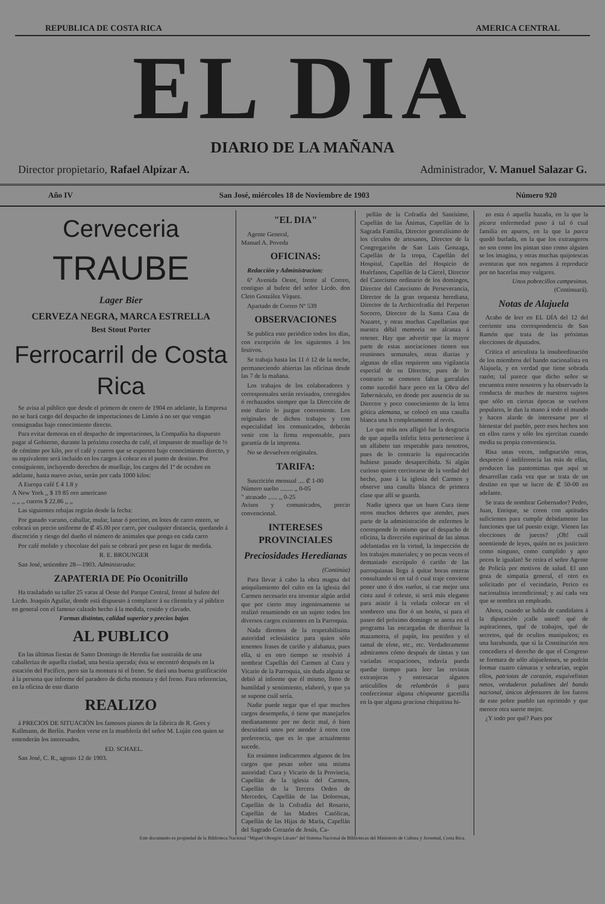REPUBLICA DE COSTA RICA AMERICA CENTRAL
EL DIA
DIARIO DE LA MAÑANA
Director propietario, Rafael Alpízar A. Administrador, V. Manuel Salazar G.
Año IV San José, miércoles 18 de Noviembre de 1903 Número 920
Cerveceria
TRAUBE
Lager Bier
CERVEZA NEGRA, MARCA ESTRELLA
Best Stout Porter
Ferrocarril de Costa Rica
Se avisa al público que desde el primero de enero de 1904 en adelante, la Empresa no se hará cargo del despacho de importaciones de Limón á no ser que vengan consignadas bajo conocimiento directo.
Para evitar demoras en el despacho de importaciones, la Compañía ha dispuesto pagar al Gobierno, durante la próxima cosecha de café, el impuesto de muellaje de ½ de céntimo por kilo, por el café y cueros que se exporten bajo conocimiento directo, y su equivalente será incluido en los cargos á cobrar en el punto de destino. Por consiguiente, incluyendo derechos de muellaje, los cargos del 1º de octubre en adelante, hasta nuevo aviso, serán por cada 1000 kilos:
A Europa café £ 4 1.8 y
A New York ,, $ 19 85 oro americano
,, ,, ,, cueros $ 22.86 ,, ,,
Las siguientes rebajas regirán desde la fecha:
Por ganado vacuno, caballar, mular, lanar ó porcino, en lotes de carro entero, se cobrará un precio uniforme de ₡ 45.00 por carro, por cualquier distancia, quedando á discreción y riesgo del dueño el número de animales que ponga en cada carro
Por café molido y chocolate del país se cobrará por peso en lugar de medida.
R. E. BROUNGER
San José, setiembre 28—1903. Administrador.
ZAPATERIA DE Pío Oconitrillo
Ha trasladado su taller 25 varas al Oeste del Parque Central, frente al bufete del Licdo. Joaquín Aguilar, donde está dispuesto á complacer á su clientela y al público en general con el famoso calzado hecho á la medida, cosido y clavado.
Formas distintas, calidad superior y precios bajos
AL PUBLICO
En las últimas fiestas de Santo Domingo de Heredia fue sustraída de una caballeriza de aquella ciudad, una bestia aperada; ésta se encontró después en la estación del Pacífico, pero sin la montura ni el freno. Se dará una buena gratificación á la persona que informe del paradero de dicha montura y del freno. Para referencias, en la oficina de este diario
REALIZO
á PRECIOS DE SITUACIÓN los famosos pianos de la fábrica de R. Gors y Kallmann, de Berlín. Pueden verse en la mueblería del señor M. Luján con quien se entenderán los interesados.
ED. SCHAEL.
San José, C. R., agosto 12 de 1903.
"EL DIA"
Agente General,
Manuel A. Poveda
OFICINAS:
Redacción y Administracion:
6ª Avenida Oeste, frente al Correo, contiguo al bufete del señor Licdo. don Cleto González Víquez.
Apartado de Correo Nº 539
OBSERVACIONES
Se publica este periódico todos los días, con excepción de los siguientes á los festivos.
Se trabaja hasta las 11 ó 12 de la noche, permaneciendo abiertas las oficinas desde las 7 de la mañana.
Los trabajos de los colaboradores y corresponsales serán revisados, corregidos ó rechazados siempre que la Dirección de este diario lo juzgue conveniente. Los originales de dichos trabajos y con especialidad los comunicados, deberán venir con la firma responsable, para garantía de la imprenta.
No se devuelven originales.
TARIFA:
Suscrición mensual .... ₡ 1-00
Número suelto ........ ,, 0-05
" atrasado ...... ,, 0-25
Avisos y comunicados, precio convencional.
INTERESES PROVINCIALES
Preciosidades Heredianas
(Continúa)
Para llevar á cabo la obra magna del aniquilamiento del culto en la iglesia del Carmen necesario era inventar algún ardid que por cierto muy ingeniosamente se realizó resumiendo en un sujeto todos los diversos cargos existentes en la Parroquia.
Nada diremos de la respetabilísima autoridad eclesiástica para quien sólo tenemos frases de cariño y alabanza, pues ella, si en otro tiempo se resolvió á nombrar Capellán del Carmen al Cura y Vicario de la Parroquia, sin duda alguna se debió al informe que él mismo, lleno de humildad y sentimiento, elaboró, y que ya se supone cuál sería.
Nadie puede negar que el que muchos cargos desempeña, ó tiene que manejarlos medianamente por no decir mal, ó bien descuidará unos por atender á otros con preferencia, que es lo que actualmente sucede.
En resúmen indicaremos algunos de los cargos que pesan sobre una misma autoridad: Cura y Vicario de la Provincia, Capellán de la iglesia del Carmen, Capellán de la Tercera Orden de Mercedes, Capellán de las Dolorosas, Capellán de la Cofradía del Rosario, Capellán de las Madres Católicas, Capellán de las Hijas de María, Capellán del Sagrado Corazón de Jesús, Ca-
pellán de la Cofradía del Santísimo, Capellán de las Ánimas, Capellán de la Sagrada Familia, Director generalísimo de los círculos de artesanos, Director de la Congregación de San Luis Gonzaga, Capellán de la tropa, Capellán del Hospital, Capellán del Hospicio de Huérfanos, Capellán de la Cárcel, Director del Catecismo ordinario de los domingos, Director del Catecismo de Perseverancia, Director de la gran orquesta herediana, Director de la Archicofradía del Perpetuo Socorro, Director de la Santa Casa de Nazaret, y otras muchas Capellanías que nuestra débil memoria no alcanza á retener. Hay que advertir que la mayor parte de estas asociaciones tienen sus reuniones semanales, otras diarias y algunas de ellas requieren una vigilancia especial de su Director, pues de lo contrario se cometen faltas garrafales como sucedió hace poco en la Obra del Tabernáculo, en donde por ausencia de su Director y poco conocimiento de la letra gótica alemana, se colocó en una casulla blanca una h completamente al revés.
Lo que más nos afligió fue la desgracia de que aquella infeliz letra perteneciese á un alfabeto tan respetable para nosotros, pues de lo contrario la equivocación hubiese pasado desapercibida. Si algún curioso quiere cerciorarse de la verdad del hecho, pase á la iglesia del Carmen y observe una casulla blanca de primera clase que allí se guarda.
Nadie ignora que un buen Cura tiene otros muchos deberes que atender, pues parte de la administración de enfermos le corresponde lo mismo que el despacho de oficina, la dirección espiritual de las almas adelantadas en la virtud, la inspección de los trabajos materiales; y no pocas veces el demasiado escrúpulo ó cariño de las parroquianas llega á quitar horas enteras consultando si en tal ó cual traje conviene poner uno ó dos vuelos, si cae mejor una cinta azul ó celeste, si será más elegante para asistir á la velada colocar en el sombrero una flor ó un botón, si para el paseo del próximo domingo se anota en el programa las encargadas de distribuir la mazamorra, el papín, los pestiños y el tamal de elote, etc., etc. Verdaderamente admiramos cómo después de tántas y tan variadas ocupaciones, todavía pueda quedar tiempo para leer las revistas extranjeras y entresacar algunos articulillos de relumbrón ó para confeccionar alguna chispeante gacetilla en la que alguna graciosa chiquitina hi-
zo esta ó aquella hazaña, en la que la pícara enfermedad puso á tal ó cual familia en apuros, en la que la parca quedó burlada, en la que los extrangeros no son como los pintan sino como alguien se los imagina, y otras muchas quijotescas aventuras que nos negamos á reproducir por no hacerlas muy vulgares.
Unos pobrecillos campesinos.
(Continuará).
Notas de Alajuela
Acabo de leer en EL DÍA del 12 del corriente una correspondencia de San Ramón que trata de las próximas elecciones de diputados.
Critica el articulista la insubordinación de los miembros del bando nacionalista en Alajuela, y en verdad que tiene sobrada razón; tal parece que dicho señor se encuentra entre nosotros y ha observado la conducta de muchos de nuestros sujetos que sólo en ciertas épocas se vuelven populares, le dan la mano á todo el mundo y hacen alarde de interesarse por el bienestar del pueblo, pero esos hechos son en ellos raros y sólo los ejercitan cuando media su propia conveniencia.
Risa unas veces, indignación otras, desprecio é indiferencia las más de ellas, producen las pantomimas que aquí se desarrollan cada vez que se trata de un destino en que se lucre de ₡ 50-00 en adelante.
Se trata de nombrar Gobernador? Pedro, Juan, Enrique, se creen con aptitudes suficientes para cumplir debidamente las funciones que tal puesto exige. Vienen las elecciones de jueces? ¡Oh! cuál noentiende de leyes, quién no es justiciero como ninguno, como cumplido y apto pocos le igualan! Se retira el señor Agente de Policía por motivos de salud. El uno goza de simpatía general, el otro es solicitado por el vecindario, Perico es nacionalista incondicional; y así cada vez que se nombra un empleado.
Ahora, cuando se habla de candidatos á la diputación ¡calle usted! qué de aspiraciones, qué de trabajos, qué de secretos, qué de ocultos manipuleos; es una barahunda, que si la Constitución nos concediera el derecho de que el Congreso se formara de sólo alajuelenses, se podrán formar cuatro cámaras y sobrarían, según ellos, patriotas de corazón, esquivelistas netos, verdaderos paladines del bando nacional, únicos defensores de los fueros de este pobre pueblo tan oprimido y que merece otra suerte mejor.
¿Y todo por qué? Pues por
Este documento es propiedad de la Biblioteca Nacional "Miguel Obregón Lizano" del Sistema Nacional de Bibliotecas del Ministerio de Cultura y Juventud, Costa Rica.